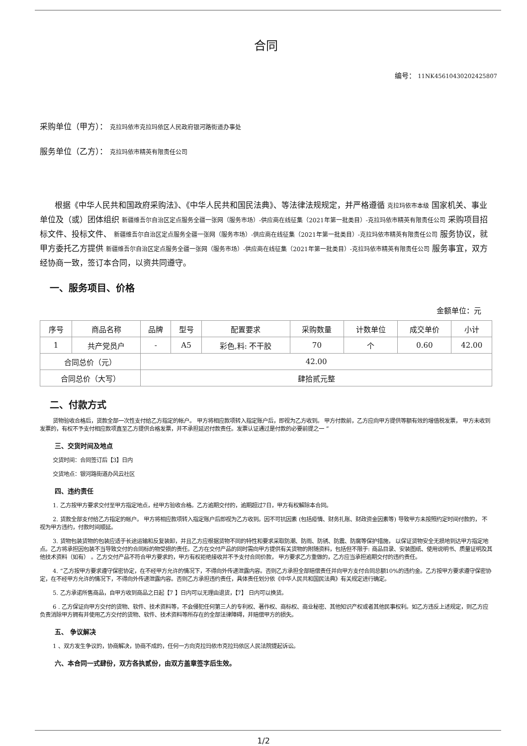合同
编号： 11NK45610430202425807
采购单位（甲方）： 克拉玛依市克拉玛依区人民政府银河路街道办事处
服务单位（乙方）： 克拉玛依市精英有限责任公司
根据《中华人民共和国政府采购法》、《中华人民共和国民法典》、等法律法规规定，并严格遵循 克拉玛依市本级 国家机关、事业单位及（或）团体组织 新疆维吾尔自治区定点服务全疆一张网（服务市场）-供应商在线征集（2021年第一批类目）-克拉玛依市精英有限责任公司 采购项目招标文件、投标文件、 新疆维吾尔自治区定点服务全疆一张网（服务市场）-供应商在线征集（2021年第一批类目）-克拉玛依市精英有限责任公司 服务协议，就甲方委托乙方提供 新疆维吾尔自治区定点服务全疆一张网（服务市场）-供应商在线征集（2021年第一批类目）-克拉玛依市精英有限责任公司 服务事宜，双方经协商一致，签订本合同，以资共同遵守。
一、服务项目、价格
金额单位：元
| 序号 | 商品名称 | 品牌 | 型号 | 配置要求 | 采购数量 | 计数单位 | 成交单价 | 小计 |
| --- | --- | --- | --- | --- | --- | --- | --- | --- |
| 1 | 共产党员户 | - | A5 | 彩色,料: 不干胶 | 70 | 个 | 0.60 | 42.00 |
| 合同总价（元） | | 42.00 | | | | | | |
| 合同总价（大写） | | 肆拾贰元整 | | | | | | |
二、付款方式
货物验收合格后，货款全部一次性支付给乙方指定的帐户。 甲方将相应款项转入指定账户后，即视为乙方收到。 甲方付款前，乙方应向甲方提供等额有效的增值税发票， 甲方未收到发票的，有权不予支付相应款项直至乙方提供合格发票，并不承担延迟付款责任。发票认证通过是付款的必要前提之一 ”
三、交货时间及地点
交货时间：合同签订后【3】日内
交货地点：银河路街道办风云社区
四、违约责任
1. 乙方按甲方要求交付至甲方指定地点，经甲方验收合格。乙方逾期交付的，逾期超过7日，甲方有权解除本合同。
2. 货款全部支付给乙方指定的帐户。 甲方将相应款项转入指定账户后即视为乙方收到。因不可抗因素 (包括疫情、财务扎账、财政资金因素等) 导致甲方未按照约定时间付款的， 不视为甲方违约，付款时间顺延。
3. 货物包装货物的包装应适于长途运输和反复装卸，并且乙方应根据货物不同的特性和要求采取防潮、防雨、防锈、防震、防腐等保护措施， 以保证货物安全无损地到达甲方指定地点。乙方将承担因包装不当导致交付的合同标的物受损的责任。乙方在交付产品的同时需向甲方提供有关货物的附随资料，包括但不限于: 商品目录、安装图纸、使用说明书、质量证明及其他技术资料（如有） 。乙方交付产品不符合甲方要求的，甲方有权拒绝接收并不予支付合同价款， 甲方要求乙方重做的，乙方应当承担逾期交付的违约责任。
4. “乙方按甲方要求遵守保密协定，在不经甲方允许的情况下，不得向外传递泄露内容。否则乙方承担全部赔偿责任并向甲方支付合同总额10%的违约金。乙方按甲方要求遵守保密协定，在不经甲方允许的情况下，不得向外传递泄露内容。否则乙方承担违约责任，具体责任划分依《中华人民共和国民法典》有关规定进行确定。
5. 乙方承诺所售商品，自甲方收到商品之日起【7 】日内可以无理由退货，【7】 日内可以换货。
6 . 乙方保证向甲方交付的货物、软件、技术资料等，不会侵犯任何第三人的专利权、著作权、商标权、商业秘密、其他知识产权或者其他民事权利。如乙方违反上述规定，则乙方应负责消除甲方拥有并使用乙方交付的货物、软件、技术资料等所存在的全部法律障碍，并赔偿甲方的损失。
五、 争议解决
1 、双方发生争议的，协商解决，协商不成的，任何一方向克拉玛依市克拉玛依区人民法院提起诉讼。
六、本合同一式肆份，双方各执贰份，由双方盖章签字后生效。
1/2